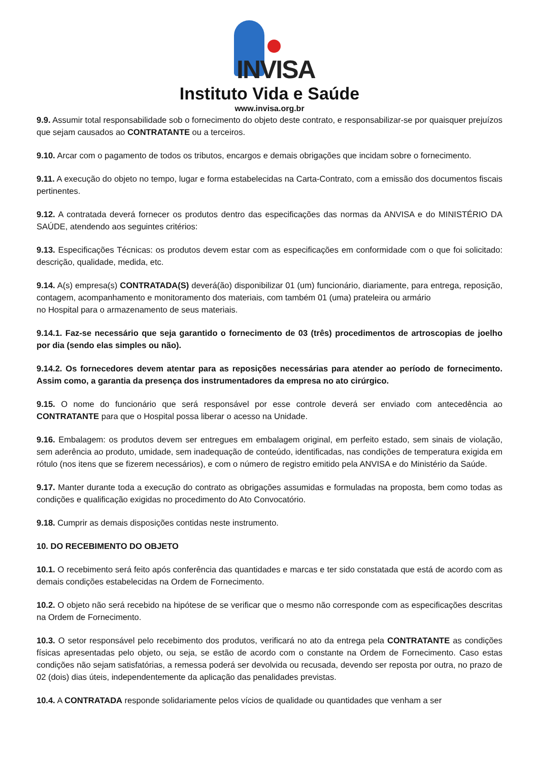INVISA
Instituto Vida e Saúde
www.invisa.org.br
9.9. Assumir total responsabilidade sob o fornecimento do objeto deste contrato, e responsabilizar-se por quaisquer prejuízos que sejam causados ao CONTRATANTE ou a terceiros.
9.10. Arcar com o pagamento de todos os tributos, encargos e demais obrigações que incidam sobre o fornecimento.
9.11. A execução do objeto no tempo, lugar e forma estabelecidas na Carta-Contrato, com a emissão dos documentos fiscais pertinentes.
9.12. A contratada deverá fornecer os produtos dentro das especificações das normas da ANVISA e do MINISTÉRIO DA SAÚDE, atendendo aos seguintes critérios:
9.13. Especificações Técnicas: os produtos devem estar com as especificações em conformidade com o que foi solicitado: descrição, qualidade, medida, etc.
9.14. A(s) empresa(s) CONTRATADA(S) deverá(ão) disponibilizar 01 (um) funcionário, diariamente, para entrega, reposição, contagem, acompanhamento e monitoramento dos materiais, com também 01 (uma) prateleira ou armário
no Hospital para o armazenamento de seus materiais.
9.14.1. Faz-se necessário que seja garantido o fornecimento de 03 (três) procedimentos de artroscopias de joelho por dia (sendo elas simples ou não).
9.14.2. Os fornecedores devem atentar para as reposições necessárias para atender ao período de fornecimento. Assim como, a garantia da presença dos instrumentadores da empresa no ato cirúrgico.
9.15. O nome do funcionário que será responsável por esse controle deverá ser enviado com antecedência ao CONTRATANTE para que o Hospital possa liberar o acesso na Unidade.
9.16. Embalagem: os produtos devem ser entregues em embalagem original, em perfeito estado, sem sinais de violação, sem aderência ao produto, umidade, sem inadequação de conteúdo, identificadas, nas condições de temperatura exigida em rótulo (nos itens que se fizerem necessários), e com o número de registro emitido pela ANVISA e do Ministério da Saúde.
9.17. Manter durante toda a execução do contrato as obrigações assumidas e formuladas na proposta, bem como todas as condições e qualificação exigidas no procedimento do Ato Convocatório.
9.18. Cumprir as demais disposições contidas neste instrumento.
10. DO RECEBIMENTO DO OBJETO
10.1. O recebimento será feito após conferência das quantidades e marcas e ter sido constatada que está de acordo com as demais condições estabelecidas na Ordem de Fornecimento.
10.2. O objeto não será recebido na hipótese de se verificar que o mesmo não corresponde com as especificações descritas na Ordem de Fornecimento.
10.3. O setor responsável pelo recebimento dos produtos, verificará no ato da entrega pela CONTRATANTE as condições físicas apresentadas pelo objeto, ou seja, se estão de acordo com o constante na Ordem de Fornecimento. Caso estas condições não sejam satisfatórias, a remessa poderá ser devolvida ou recusada, devendo ser reposta por outra, no prazo de 02 (dois) dias úteis, independentemente da aplicação das penalidades previstas.
10.4. A CONTRATADA responde solidariamente pelos vícios de qualidade ou quantidades que venham a ser